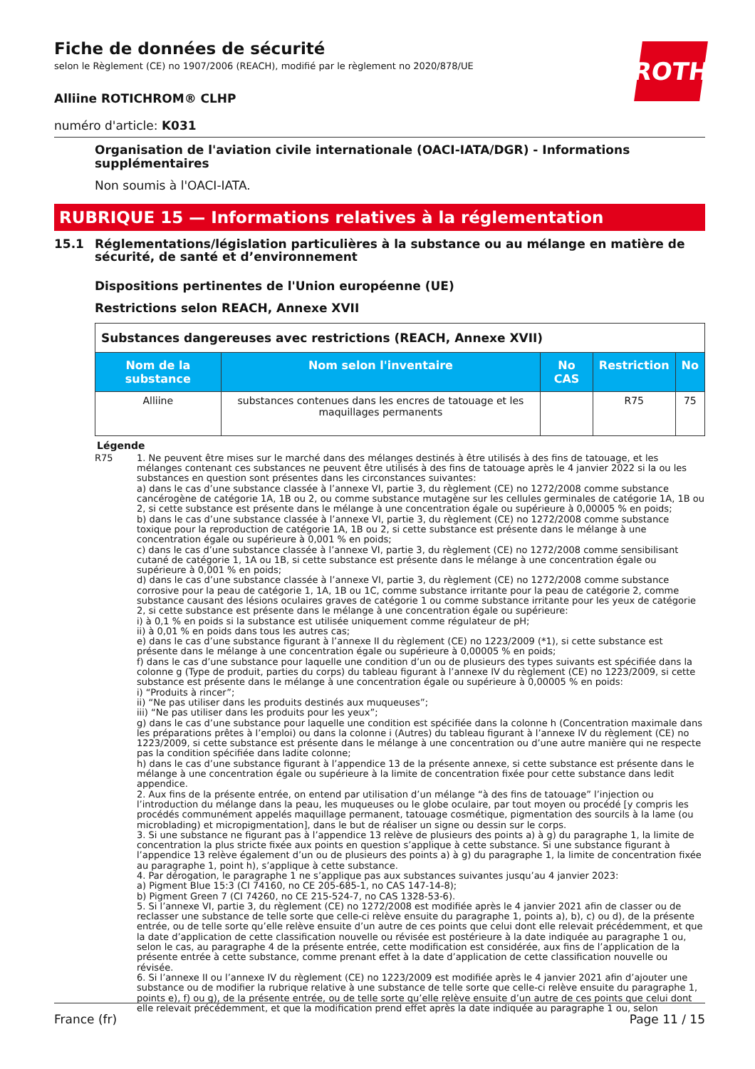Fiche de données de sécurité
selon le Règlement (CE) no 1907/2006 (REACH), modifié par le règlement no 2020/878/UE
ROTH
Alliine ROTICHROM® CLHP
numéro d'article: K031
Organisation de l'aviation civile internationale (OACI-IATA/DGR) - Informations supplémentaires
Non soumis à l'OACI-IATA.
RUBRIQUE 15 — Informations relatives à la réglementation
15.1 Réglementations/législation particulières à la substance ou au mélange en matière de sécurité, de santé et d’environnement
Dispositions pertinentes de l'Union européenne (UE)
Restrictions selon REACH, Annexe XVII
| Substances dangereuses avec restrictions (REACH, Annexe XVII) | | | | |
| Nom de la substance | Nom selon l'inventaire | No CAS | Restriction | No |
| Alliine | substances contenues dans les encres de tatouage et les maquillages permanents | | R75 | 75 |
Légende
R75 1. Ne peuvent être mises sur le marché dans des mélanges destinés à être utilisés à des fins de tatouage, et les mélanges contenant ces substances ne peuvent être utilisés à des fins de tatouage après le 4 janvier 2022 si la ou les substances en question sont présentes dans les circonstances suivantes:
a) dans le cas d’une substance classée à l’annexe VI, partie 3, du règlement (CE) no 1272/2008 comme substance cancérogène de catégorie 1A, 1B ou 2, ou comme substance mutagène sur les cellules germinales de catégorie 1A, 1B ou 2, si cette substance est présente dans le mélange à une concentration égale ou supérieure à 0,00005 % en poids;
b) dans le cas d’une substance classée à l’annexe VI, partie 3, du règlement (CE) no 1272/2008 comme substance toxique pour la reproduction de catégorie 1A, 1B ou 2, si cette substance est présente dans le mélange à une concentration égale ou supérieure à 0,001 % en poids;
c) dans le cas d’une substance classée à l’annexe VI, partie 3, du règlement (CE) no 1272/2008 comme sensibilisant cutané de catégorie 1, 1A ou 1B, si cette substance est présente dans le mélange à une concentration égale ou supérieure à 0,001 % en poids;
d) dans le cas d’une substance classée à l’annexe VI, partie 3, du règlement (CE) no 1272/2008 comme substance corrosive pour la peau de catégorie 1, 1A, 1B ou 1C, comme substance irritante pour la peau de catégorie 2, comme substance causant des lésions oculaires graves de catégorie 1 ou comme substance irritante pour les yeux de catégorie 2, si cette substance est présente dans le mélange à une concentration égale ou supérieure:
i) à 0,1 % en poids si la substance est utilisée uniquement comme régulateur de pH;
ii) à 0,01 % en poids dans tous les autres cas;
e) dans le cas d’une substance figurant à l’annexe II du règlement (CE) no 1223/2009 (*1), si cette substance est présente dans le mélange à une concentration égale ou supérieure à 0,00005 % en poids;
f) dans le cas d’une substance pour laquelle une condition d’un ou de plusieurs des types suivants est spécifiée dans la colonne g (Type de produit, parties du corps) du tableau figurant à l’annexe IV du règlement (CE) no 1223/2009, si cette substance est présente dans le mélange à une concentration égale ou supérieure à 0,00005 % en poids:
i) “Produits à rincer”;
ii) “Ne pas utiliser dans les produits destinés aux muqueuses”;
iii) “Ne pas utiliser dans les produits pour les yeux”;
g) dans le cas d’une substance pour laquelle une condition est spécifiée dans la colonne h (Concentration maximale dans les préparations prêtes à l’emploi) ou dans la colonne i (Autres) du tableau figurant à l’annexe IV du règlement (CE) no 1223/2009, si cette substance est présente dans le mélange à une concentration ou d’une autre manière qui ne respecte pas la condition spécifiée dans ladite colonne;
h) dans le cas d’une substance figurant à l’appendice 13 de la présente annexe, si cette substance est présente dans le mélange à une concentration égale ou supérieure à la limite de concentration fixée pour cette substance dans ledit appendice.
2. Aux fins de la présente entrée, on entend par utilisation d’un mélange “à des fins de tatouage” l’injection ou l’introduction du mélange dans la peau, les muqueuses ou le globe oculaire, par tout moyen ou procédé [y compris les procédés communément appelés maquillage permanent, tatouage cosmétique, pigmentation des sourcils à la lame (ou microblading) et micropigmentation], dans le but de réaliser un signe ou dessin sur le corps.
3. Si une substance ne figurant pas à l’appendice 13 relève de plusieurs des points a) à g) du paragraphe 1, la limite de concentration la plus stricte fixée aux points en question s’applique à cette substance. Si une substance figurant à l’appendice 13 relève également d’un ou de plusieurs des points a) à g) du paragraphe 1, la limite de concentration fixée au paragraphe 1, point h), s’applique à cette substance.
4. Par dérogation, le paragraphe 1 ne s’applique pas aux substances suivantes jusqu’au 4 janvier 2023:
a) Pigment Blue 15:3 (CI 74160, no CE 205-685-1, no CAS 147-14-8);
b) Pigment Green 7 (CI 74260, no CE 215-524-7, no CAS 1328-53-6).
5. Si l’annexe VI, partie 3, du règlement (CE) no 1272/2008 est modifiée après le 4 janvier 2021 afin de classer ou de reclasser une substance de telle sorte que celle-ci relève ensuite du paragraphe 1, points a), b), c) ou d), de la présente entrée, ou de telle sorte qu’elle relève ensuite d’un autre de ces points que celui dont elle relevait précédemment, et que la date d’application de cette classification nouvelle ou révisée est postérieure à la date indiquée au paragraphe 1 ou, selon le cas, au paragraphe 4 de la présente entrée, cette modification est considérée, aux fins de l’application de la présente entrée à cette substance, comme prenant effet à la date d’application de cette classification nouvelle ou révisée.
6. Si l’annexe II ou l’annexe IV du règlement (CE) no 1223/2009 est modifiée après le 4 janvier 2021 afin d’ajouter une substance ou de modifier la rubrique relative à une substance de telle sorte que celle-ci relève ensuite du paragraphe 1, points e), f) ou g), de la présente entrée, ou de telle sorte qu’elle relève ensuite d’un autre de ces points que celui dont elle relevait précédemment, et que la modification prend effet après la date indiquée au paragraphe 1 ou, selon
France (fr) Page 11 / 15